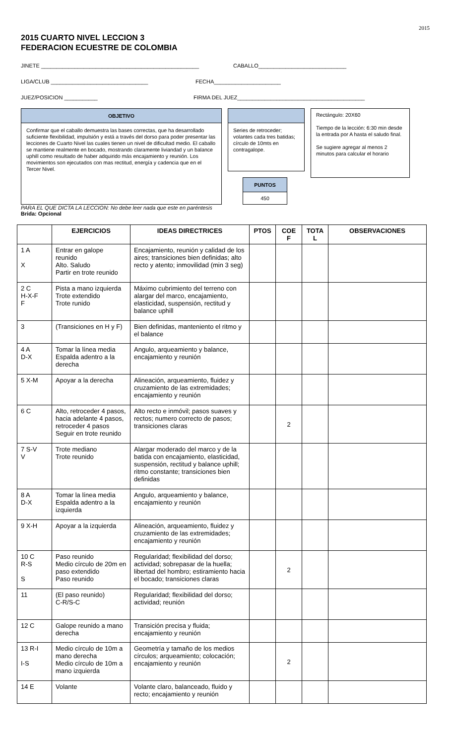2015
2015 CUARTO NIVEL LECCION 3
FEDERACION ECUESTRE DE COLOMBIA
JINETE ____________________________________________________ CABALLO_____________________________
LIGA/CLUB ________________________________ FECHA______________________
JUEZ/POSICION ___________ FIRMA DEL JUEZ__________________________________________
OBJETIVO
Confirmar que el caballo demuestra las bases correctas, que ha desarrollado suficiente flexibilidad, impulsión y está a través del dorso para poder presentar las lecciones de Cuarto Nivel las cuales tienen un nivel de dificultad medio. El caballo se mantiene realmente en bocado, mostrando claramente liviandad y un balance uphill como resultado de haber adquirido más encajamiento y reunión. Los movimientos son ejecutados con mas rectitud, energía y cadencia que en el Tercer Nivel.
Series de retroceder; volantes cada tres batidas; círculo de 10mts en contragalope.
PUNTOS
450
Rectángulo: 20X60
Tiempo de la lección: 6:30 min desde la entrada por A hasta el saludo final.
Se sugiere agregar al menos 2 minutos para calcular el horario
PARA EL QUE DICTA LA LECCION: No debe leer nada que este en paréntesis
Brida: Opcional
| | EJERCICIOS | IDEAS DIRECTRICES | PTOS | COE F | TOTA L | OBSERVACIONES |
| --- | --- | --- | --- | --- | --- | --- |
| 1 A X | Entrar en galope reunido Alto. Saludo Partir en trote reunido | Encajamiento, reunión y calidad de los aires; transiciones bien definidas; alto recto y atento; inmovilidad (min 3 seg) | | | | |
| 2 C H-X-F F | Pista a mano izquierda Trote extendido Trote runido | Máximo cubrimiento del terreno con alargar del marco, encajamiento, elasticidad, suspensión, rectitud y balance uphill | | | | |
| 3 | (Transiciones en H y F) | Bien definidas, manteniento el ritmo y el balance | | | | |
| 4 A D-X | Tomar la línea media Espalda adentro a la derecha | Angulo, arqueamiento y balance, encajamiento y reunión | | | | |
| 5 X-M | Apoyar a la derecha | Alineación, arqueamiento, fluidez y cruzamiento de las extremidades; encajamiento y reunión | | | | |
| 6 C | Alto, retroceder 4 pasos, hacia adelante 4 pasos, retroceder 4 pasos Seguir en trote reunido | Alto recto e inmóvil; pasos suaves y rectos; numero correcto de pasos; transiciones claras | | 2 | | |
| 7 S-V V | Trote mediano Trote reunido | Alargar moderado del marco y de la batida con encajamiento, elasticidad, suspensión, rectitud y balance uphill; ritmo constante; transiciones bien definidas | | | | |
| 8 A D-X | Tomar la línea media Espalda adentro a la izquierda | Angulo, arqueamiento y balance, encajamiento y reunión | | | | |
| 9 X-H | Apoyar a la izquierda | Alineación, arqueamiento, fluidez y cruzamiento de las extremidades; encajamiento y reunión | | | | |
| 10 C R-S S | Paso reunido Medio círculo de 20m en paso extendido Paso reunido | Regularidad; flexibilidad del dorso; actividad; sobrepasar de la huella; libertad del hombro; estiramiento hacia el bocado; transiciones claras | | 2 | | |
| 11 | (El paso reunido) C-R/S-C | Regularidad; flexibilidad del dorso; actividad; reunión | | | | |
| 12 C | Galope reunido a mano derecha | Transición precisa y fluida; encajamiento y reunión | | | | |
| 13 R-I I-S | Medio círculo de 10m a mano derecha Medio círculo de 10m a mano izquierda | Geometría y tamaño de los medios círculos; arqueamiento; colocación; encajamiento y reunión | | 2 | | |
| 14 E | Volante | Volante claro, balanceado, fluido y recto; encajamiento y reunión | | | | |